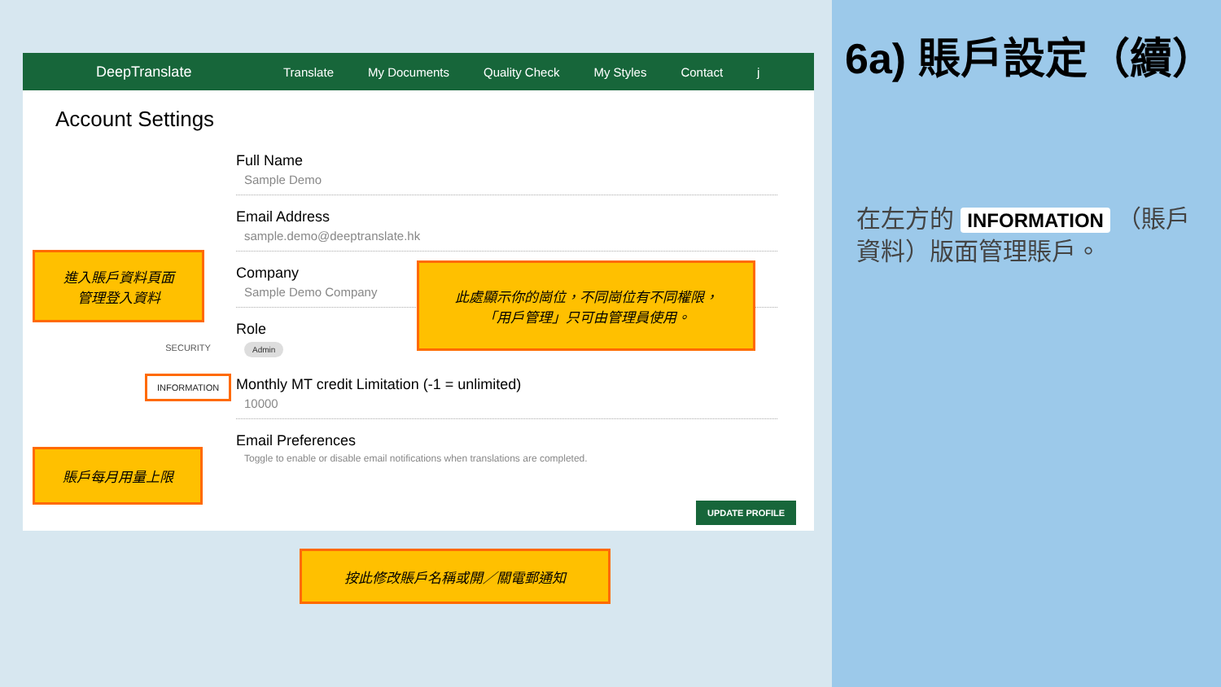DeepTranslate
Translate My Documents Quality Check My Styles Contact j
Account Settings
SECURITY
INFORMATION
Full Name
Sample Demo
Email Address
sample.demo@deeptranslate.hk
Company
Sample Demo Company
Role
Admin
Monthly MT credit Limitation (-1 = unlimited)
10000
Email Preferences
Toggle to enable or disable email notifications when translations are completed.
UPDATE PROFILE
進入賬戶資料頁面
管理登入資料
此處顯示你的崗位，不同崗位有不同權限，
「用戶管理」只可由管理員使用。
賬戶每月用量上限
按此修改賬戶名稱或開／關電郵通知
6a) 賬戶設定（續）
在左方的 INFORMATION （賬戶資料）版面管理賬戶。